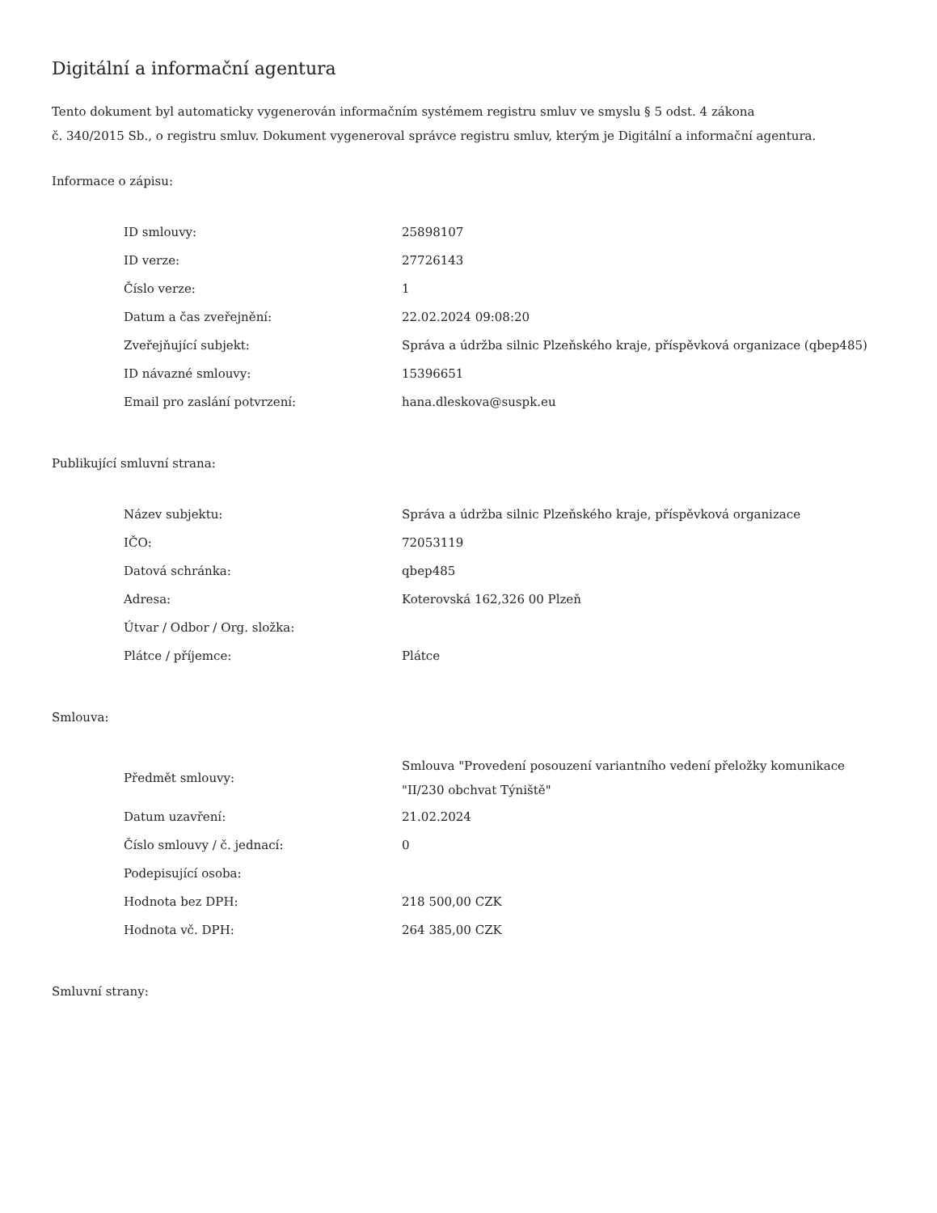Digitální a informační agentura
Tento dokument byl automaticky vygenerován informačním systémem registru smluv ve smyslu § 5 odst. 4 zákona
č. 340/2015 Sb., o registru smluv. Dokument vygeneroval správce registru smluv, kterým je Digitální a informační agentura.
Informace o zápisu:
| ID smlouvy: | 25898107 |
| ID verze: | 27726143 |
| Číslo verze: | 1 |
| Datum a čas zveřejnění: | 22.02.2024 09:08:20 |
| Zveřejňující subjekt: | Správa a údržba silnic Plzeňského kraje, příspěvková organizace (qbep485) |
| ID návazné smlouvy: | 15396651 |
| Email pro zaslání potvrzení: | hana.dleskova@suspk.eu |
Publikující smluvní strana:
| Název subjektu: | Správa a údržba silnic Plzeňského kraje, příspěvková organizace |
| IČO: | 72053119 |
| Datová schránka: | qbep485 |
| Adresa: | Koterovská 162,326 00 Plzeň |
| Útvar / Odbor / Org. složka: | |
| Plátce / příjemce: | Plátce |
Smlouva:
| Předmět smlouvy: | Smlouva "Provedení posouzení variantního vedení přeložky komunikace "II/230 obchvat Týniště" |
| Datum uzavření: | 21.02.2024 |
| Číslo smlouvy / č. jednací: | 0 |
| Podepisující osoba: | |
| Hodnota bez DPH: | 218 500,00 CZK |
| Hodnota vč. DPH: | 264 385,00 CZK |
Smluvní strany: